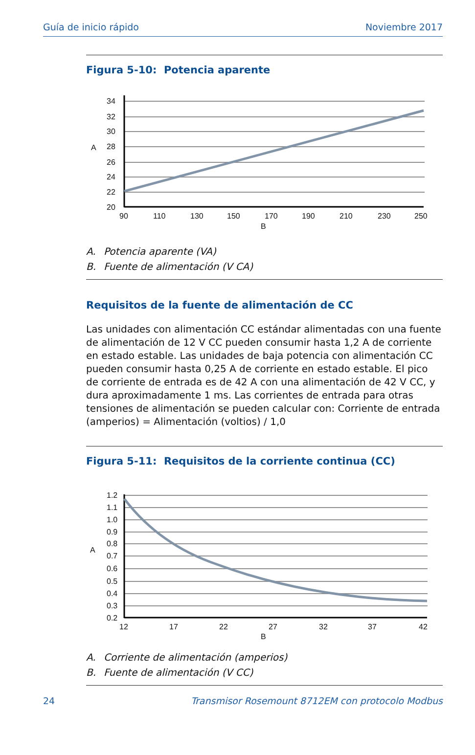Guía de inicio rápido Noviembre 2017
Figura 5-10: Potencia aparente
34
32
30
28
26
24
22
20
A
90
110
130
150
170
190
210
230
250
B
A. Potencia aparente (VA)
B. Fuente de alimentación (V CA)
Requisitos de la fuente de alimentación de CC
Las unidades con alimentación CC estándar alimentadas con una fuente de alimentación de 12 V CC pueden consumir hasta 1,2 A de corriente en estado estable. Las unidades de baja potencia con alimentación CC pueden consumir hasta 0,25 A de corriente en estado estable. El pico de corriente de entrada es de 42 A con una alimentación de 42 V CC, y dura aproximadamente 1 ms. Las corrientes de entrada para otras tensiones de alimentación se pueden calcular con: Corriente de entrada (amperios) = Alimentación (voltios) / 1,0
Figura 5-11: Requisitos de la corriente continua (CC)
1.2
1.1
1.0
0.9
0.8
0.7
0.6
0.5
0.4
0.3
0.2
A
12
17
22
27
32
37
42
B
A. Corriente de alimentación (amperios)
B. Fuente de alimentación (V CC)
24 Transmisor Rosemount 8712EM con protocolo Modbus